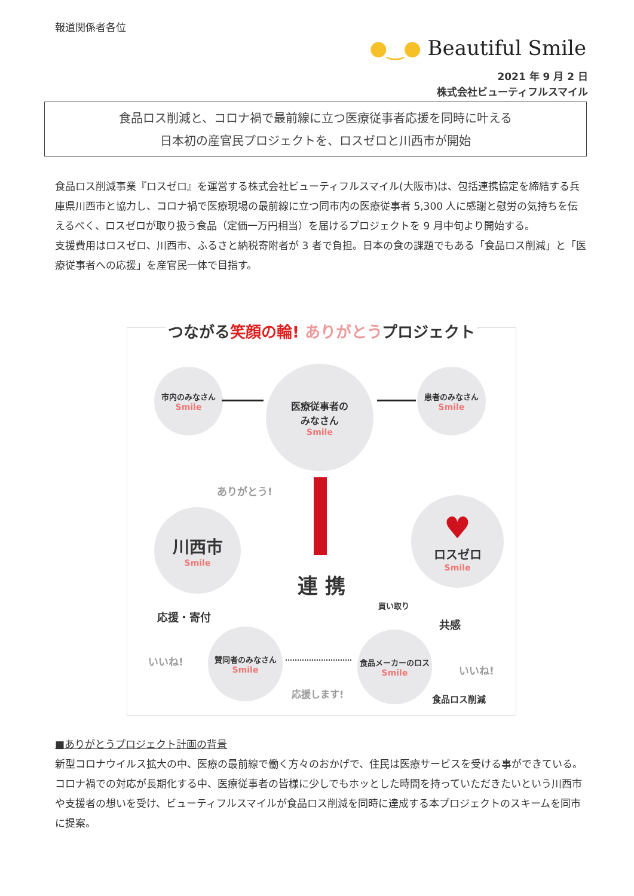報道関係者各位
●‿● Beautiful Smile
2021 年 9 月 2 日
株式会社ビューティフルスマイル
食品ロス削減と、コロナ禍で最前線に立つ医療従事者応援を同時に叶える
日本初の産官民プロジェクトを、ロスゼロと川西市が開始
食品ロス削減事業『ロスゼロ』を運営する株式会社ビューティフルスマイル(大阪市)は、包括連携協定を締結する兵庫県川西市と協力し、コロナ禍で医療現場の最前線に立つ同市内の医療従事者 5,300 人に感謝と慰労の気持ちを伝えるべく、ロスゼロが取り扱う食品（定価一万円相当）を届けるプロジェクトを 9 月中旬より開始する。
支援費用はロスゼロ、川西市、ふるさと納税寄附者が 3 者で負担。日本の食の課題でもある「食品ロス削減」と「医療従事者への応援」を産官民一体で目指す。
つながる笑顔の輪! ありがとうプロジェクト
市内のみなさん
Smile
医療従事者の
みなさん
Smile
患者のみなさん
Smile
ありがとう!
川西市
Smile
♥
ロスゼロ
Smile
連 携
買い取り
応援・寄付
共感
いいね!
賛同者のみなさん
Smile
食品メーカーのロス
Smile
いいね!
応援します! 食品ロス削減
■ありがとうプロジェクト計画の背景
新型コロナウイルス拡大の中、医療の最前線で働く方々のおかげで、住民は医療サービスを受ける事ができている。コロナ禍での対応が長期化する中、医療従事者の皆様に少しでもホッとした時間を持っていただきたいという川西市や支援者の想いを受け、ビューティフルスマイルが食品ロス削減を同時に達成する本プロジェクトのスキームを同市に提案。